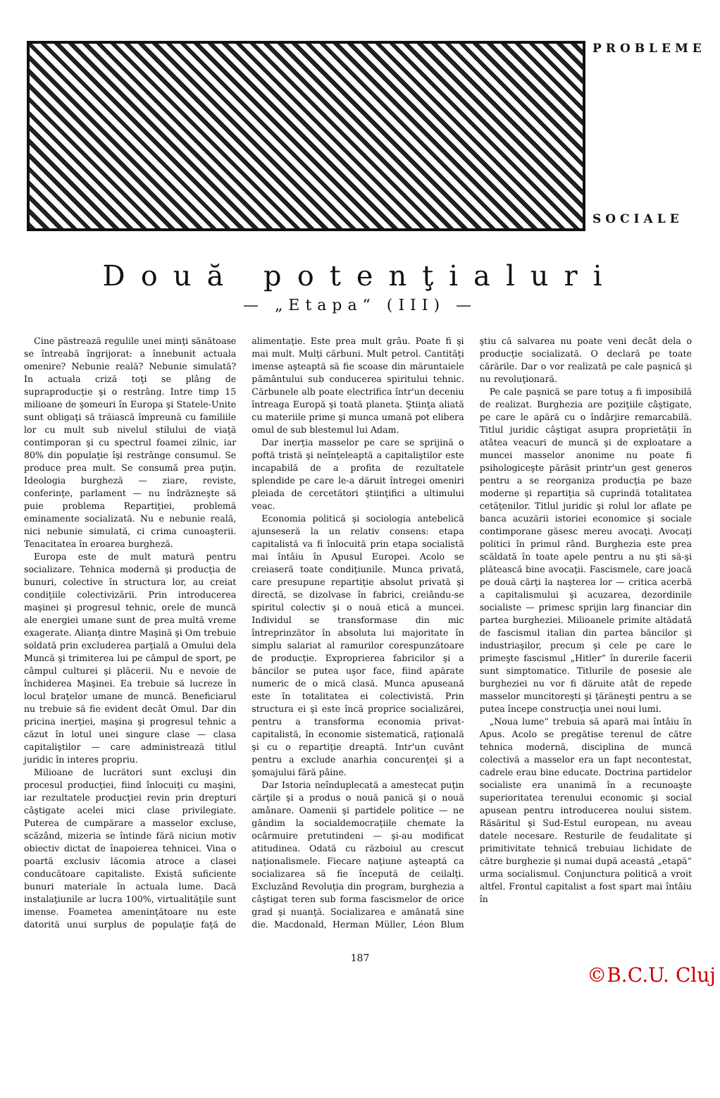PROBLEME
SOCIALE
Două potenţialuri
— „Etapa“ (III) —
Cine păstrează regulile unei minţi sănătoase se întreabă îngrijorat: a înnebunit actuala omenire? Nebunie reală? Nebunie simulată? In actuala criză toţi se plâng de supraproducţie şi o restrâng. Intre timp 15 milioane de şomeuri în Europa şi Statele-Unite sunt obligaţi să trăiască împreună cu familiile lor cu mult sub nivelul stilului de viaţă contimporan şi cu spectrul foamei zilnic, iar 80% din populaţie îşi restrânge consumul. Se produce prea mult. Se consumă prea puţin. Ideologia burgheză — ziare, reviste, conferinţe, parlament — nu îndrăzneşte să puie problema Repartiţiei, problemă eminamente socializată. Nu e nebunie reală, nici nebunie simulată, ci crima cunoaşterii. Tenacitatea în eroarea burgheză.
Europa este de mult matură pentru socializare. Tehnica modernă şi producţia de bunuri, colective în structura lor, au creiat condiţiile colectivizării. Prin introducerea maşinei şi progresul tehnic, orele de muncă ale energiei umane sunt de prea multă vreme exagerate. Alianţa dintre Maşină şi Om trebuie soldată prin excluderea parţială a Omului dela Muncă şi trimiterea lui pe câmpul de sport, pe câmpul culturei şi plăcerii. Nu e nevoie de închiderea Maşinei. Ea trebuie să lucreze în locul braţelor umane de muncă. Beneficiarul nu trebuie să fie evident decât Omul. Dar din pricina inerţiei, maşina şi progresul tehnic a căzut în lotul unei singure clase — clasa capitaliştilor — care administrează titlul juridic în interes propriu.
Milioane de lucrători sunt excluşi din procesul producţiei, fiind înlocuiţi cu maşini, iar rezultatele producţiei revin prin drepturi câştigate acelei mici clase privilegiate. Puterea de cumpărare a masselor excluse, scăzând, mizeria se întinde fără niciun motiv obiectiv dictat de înapoierea tehnicei. Vina o poartă exclusiv lăcomia atroce a clasei conducătoare capitaliste. Există suficiente bunuri materiale în actuala lume. Dacă instalaţiunile ar lucra 100%, virtualităţile sunt imense. Foametea ameninţătoare nu este datorită unui surplus de populaţie faţă de alimentaţie. Este prea mult grâu. Poate fi şi mai mult. Mulţi cărbuni. Mult petrol. Cantităţi imense aşteaptă să fie scoase din măruntaiele pământului sub conducerea spiritului tehnic. Cărbunele alb poate electrifica într'un deceniu întreaga Europă şi toată planeta. Ştiinţa aliată cu materiile prime şi munca umană pot elibera omul de sub blestemul lui Adam.
Dar inerţia masselor pe care se sprijină o poftă tristă şi neînţeleaptă a capitaliştilor este incapabilă de a profita de rezultatele splendide pe care le-a dăruit întregei omeniri pleiada de cercetători ştiinţifici a ultimului veac.
Economia politică şi sociologia antebelică ajunseseră la un relativ consens: etapa capitalistă va fi înlocuită prin etapa socialistă mai întâiu în Apusul Europei. Acolo se creiaseră toate condiţiunile. Munca privată, care presupune repartiţie absolut privată şi directă, se dizolvase în fabrici, creiându-se spiritul colectiv şi o nouă etică a muncei. Individul se transformase din mic întreprinzător în absoluta lui majoritate în simplu salariat al ramurilor corespunzătoare de producţie. Exproprierea fabricilor şi a băncilor se putea uşor face, fiind apărate numeric de o mică clasă. Munca apuseană este în totalitatea ei colectivistă. Prin structura ei şi este încă proprice socializărei, pentru a transforma economia privat-capitalistă, în economie sistematică, raţională şi cu o repartiţie dreaptă. Intr'un cuvânt pentru a exclude anarhia concurenţei şi a şomajului fără pâine.
Dar Istoria neînduplecată a amestecat puţin cărţile şi a produs o nouă panică şi o nouă amânare. Oamenii şi partidele politice — ne gândim la socialdemocraţiile chemate la ocârmuire pretutindeni — şi-au modificat atitudinea. Odată cu războiul au crescut naţionalismele. Fiecare naţiune aşteaptă ca socializarea să fie începută de ceilalţi. Excluzând Revoluţia din program, burghezia a câştigat teren sub forma fascismelor de orice grad şi nuanţă. Socializarea e amânată sine die. Macdonald, Herman Müller, Léon Blum ştiu că salvarea nu poate veni decât dela o producţie socializată. O declară pe toate cărările. Dar o vor realizată pe cale paşnică şi nu revoluţionară.
Pe cale paşnică se pare totuş a fi imposibilă de realizat. Burghezia are poziţiile câştigate, pe care le apără cu o îndârjire remarcabilă. Titlul juridic câştigat asupra proprietăţii în atâtea veacuri de muncă şi de exploatare a muncei masselor anonime nu poate fi psihologiceşte părăsit printr'un gest generos pentru a se reorganiza producţia pe baze moderne şi repartiţia să cuprindă totalitatea cetăţenilor. Titlul juridic şi rolul lor aflate pe banca acuzării istoriei economice şi sociale contimporane găsesc mereu avocaţi. Avocaţi politici în primul rând. Burghezia este prea scăldată în toate apele pentru a nu şti să-şi plătească bine avocaţii. Fascismele, care joacă pe două cărţi la naşterea lor — critica acerbă a capitalismului şi acuzarea, dezordinile socialiste — primesc sprijin larg financiar din partea burgheziei. Milioanele primite altădată de fascismul italian din partea băncilor şi industriaşilor, precum şi cele pe care le primeşte fascismul „Hitler“ în durerile facerii sunt simptomatice. Titlurile de posesie ale burgheziei nu vor fi dăruite atât de repede masselor muncitoreşti şi ţărăneşti pentru a se putea începe construcţia unei noui lumi.
„Noua lume“ trebuia să apară mai întâiu în Apus. Acolo se pregătise terenul de către tehnica modernă, disciplina de muncă colectivă a masselor era un fapt necontestat, cadrele erau bine educate. Doctrina partidelor socialiste era unanimă în a recunoaşte superioritatea terenului economic şi social apusean pentru introducerea noului sistem. Răsăritul şi Sud-Estul european, nu aveau datele necesare. Resturile de feudalitate şi primitivitate tehnică trebuiau lichidate de către burghezie şi numai după această „etapă“ urma socialismul. Conjunctura politică a vroit altfel. Frontul capitalist a fost spart mai întâiu în
187
©B.C.U. Cluj